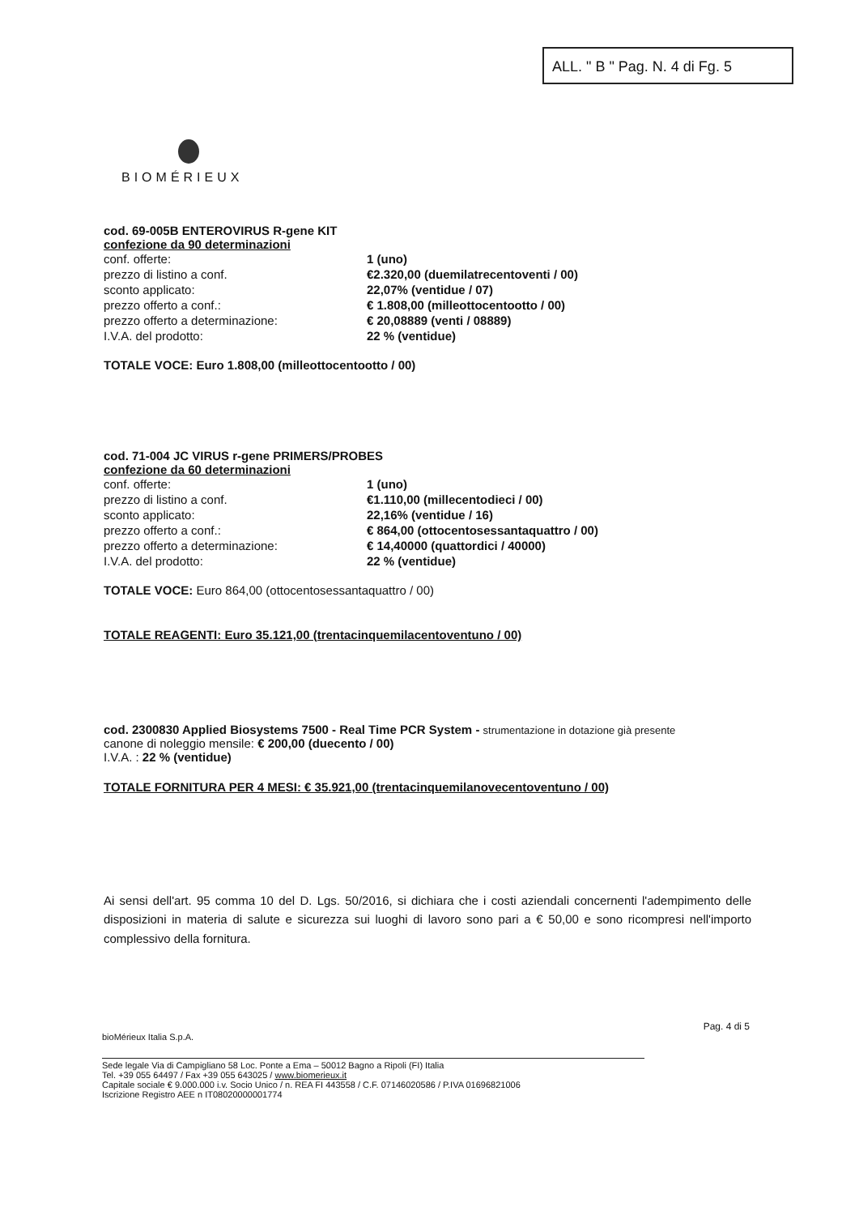ALL. " B " Pag. N. 4 di Fg. 5
BIOMÉRIEUX
cod. 69-005B ENTEROVIRUS R-gene KIT
confezione da 90 determinazioni
| conf. offerte: | 1 (uno) |
| prezzo di listino a conf. | €2.320,00 (duemilatrecentoventi / 00) |
| sconto applicato: | 22,07% (ventidue / 07) |
| prezzo offerto a conf.: | € 1.808,00 (milleottocentootto / 00) |
| prezzo offerto a determinazione: | € 20,08889 (venti / 08889) |
| I.V.A. del prodotto: | 22 % (ventidue) |
TOTALE VOCE: Euro 1.808,00 (milleottocentootto / 00)
cod. 71-004 JC VIRUS r-gene PRIMERS/PROBES
confezione da 60 determinazioni
| conf. offerte: | 1 (uno) |
| prezzo di listino a conf. | €1.110,00 (millecentodieci / 00) |
| sconto applicato: | 22,16% (ventidue / 16) |
| prezzo offerto a conf.: | € 864,00 (ottocentosessantaquattro / 00) |
| prezzo offerto a determinazione: | € 14,40000 (quattordici / 40000) |
| I.V.A. del prodotto: | 22 % (ventidue) |
TOTALE VOCE: Euro 864,00 (ottocentosessantaquattro / 00)
TOTALE REAGENTI: Euro 35.121,00 (trentacinquemilacentoventuno / 00)
cod. 2300830 Applied Biosystems 7500 - Real Time PCR System - strumentazione in dotazione già presente
canone di noleggio mensile: € 200,00 (duecento / 00)
I.V.A. : 22 % (ventidue)
TOTALE FORNITURA PER 4 MESI: € 35.921,00 (trentacinquemilanovecentoventuno / 00)
Ai sensi dell'art. 95 comma 10 del D. Lgs. 50/2016, si dichiara che i costi aziendali concernenti l'adempimento delle disposizioni in materia di salute e sicurezza sui luoghi di lavoro sono pari a € 50,00 e sono ricompresi nell'importo complessivo della fornitura.
Pag. 4 di 5
bioMérieux Italia S.p.A.
Sede legale Via di Campigliano 58 Loc. Ponte a Ema – 50012 Bagno a Ripoli (FI) Italia
Tel. +39 055 64497 / Fax +39 055 643025 / www.biomerieux.it
Capitale sociale € 9.000.000 i.v. Socio Unico / n. REA FI 443558 / C.F. 07146020586 / P.IVA 01696821006
Iscrizione Registro AEE n IT08020000001774